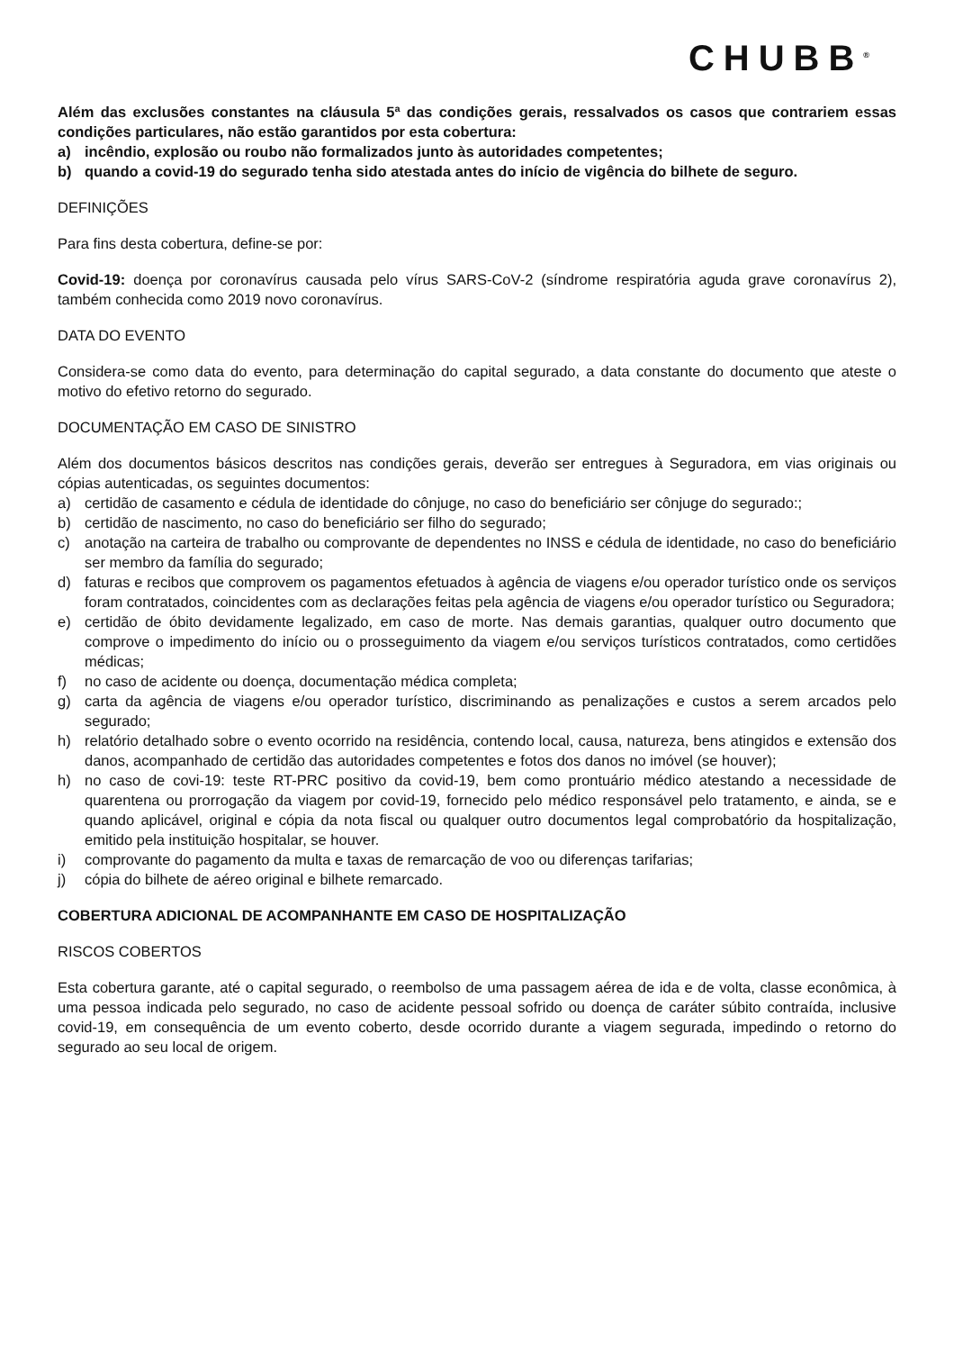CHUBB<sup>®</sup>
Além das exclusões constantes na cláusula 5ª das condições gerais, ressalvados os casos que contrariem essas condições particulares, não estão garantidos por esta cobertura:
a) incêndio, explosão ou roubo não formalizados junto às autoridades competentes;
b) quando a covid-19 do segurado tenha sido atestada antes do início de vigência do bilhete de seguro.
DEFINIÇÕES
Para fins desta cobertura, define-se por:
Covid-19: doença por coronavírus causada pelo vírus SARS-CoV-2 (síndrome respiratória aguda grave coronavírus 2), também conhecida como 2019 novo coronavírus.
DATA DO EVENTO
Considera-se como data do evento, para determinação do capital segurado, a data constante do documento que ateste o motivo do efetivo retorno do segurado.
DOCUMENTAÇÃO EM CASO DE SINISTRO
Além dos documentos básicos descritos nas condições gerais, deverão ser entregues à Seguradora, em vias originais ou cópias autenticadas, os seguintes documentos:
a) certidão de casamento e cédula de identidade do cônjuge, no caso do beneficiário ser cônjuge do segurado:;
b) certidão de nascimento, no caso do beneficiário ser filho do segurado;
c) anotação na carteira de trabalho ou comprovante de dependentes no INSS e cédula de identidade, no caso do beneficiário ser membro da família do segurado;
d) faturas e recibos que comprovem os pagamentos efetuados à agência de viagens e/ou operador turístico onde os serviços foram contratados, coincidentes com as declarações feitas pela agência de viagens e/ou operador turístico ou Seguradora;
e) certidão de óbito devidamente legalizado, em caso de morte. Nas demais garantias, qualquer outro documento que comprove o impedimento do início ou o prosseguimento da viagem e/ou serviços turísticos contratados, como certidões médicas;
f) no caso de acidente ou doença, documentação médica completa;
g) carta da agência de viagens e/ou operador turístico, discriminando as penalizações e custos a serem arcados pelo segurado;
h) relatório detalhado sobre o evento ocorrido na residência, contendo local, causa, natureza, bens atingidos e extensão dos danos, acompanhado de certidão das autoridades competentes e fotos dos danos no imóvel (se houver);
h) no caso de covi-19: teste RT-PRC positivo da covid-19, bem como prontuário médico atestando a necessidade de quarentena ou prorrogação da viagem por covid-19, fornecido pelo médico responsável pelo tratamento, e ainda, se e quando aplicável, original e cópia da nota fiscal ou qualquer outro documentos legal comprobatório da hospitalização, emitido pela instituição hospitalar, se houver.
i) comprovante do pagamento da multa e taxas de remarcação de voo ou diferenças tarifarias;
j) cópia do bilhete de aéreo original e bilhete remarcado.
COBERTURA ADICIONAL DE ACOMPANHANTE EM CASO DE HOSPITALIZAÇÃO
RISCOS COBERTOS
Esta cobertura garante, até o capital segurado, o reembolso de uma passagem aérea de ida e de volta, classe econômica, à uma pessoa indicada pelo segurado, no caso de acidente pessoal sofrido ou doença de caráter súbito contraída, inclusive covid-19, em consequência de um evento coberto, desde ocorrido durante a viagem segurada, impedindo o retorno do segurado ao seu local de origem.